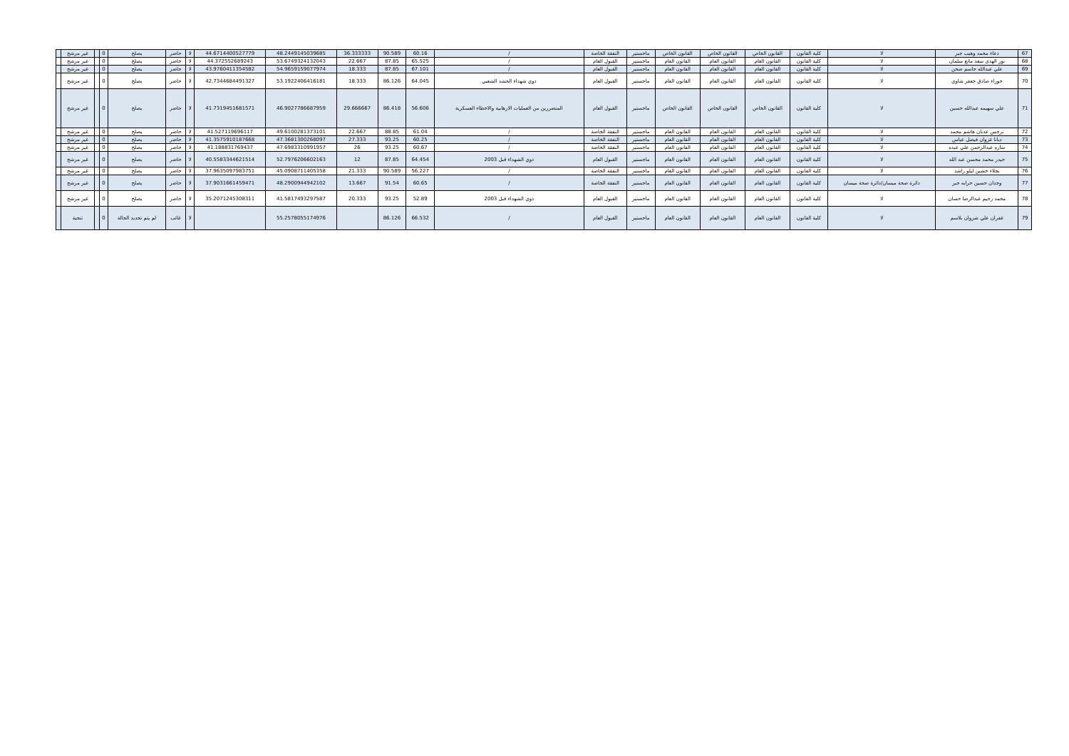| 67 | دعاء محمد وهيب جبر | لا | كلية القانون | القانون الخاص | القانون الخاص | القانون الخاص | ماجستير | النفقة الخاصة | / | 60.16 | 90.589 | 36.333333 | 48.2449145039685 | 44.6714400527779 | لا | حاضر | يصلح | 0 | | غير مرشح | |
| 68 | نور الهدى سعد مانع سلمان | لا | كلية القانون | القانون العام | القانون العام | القانون العام | ماجستير | القبول العام | / | 65.525 | 87.85 | 22.667 | 53.6749324132043 | 44.372552689243 | لا | حاضر | يصلح | 0 | | غير مرشح | |
| 69 | علي عبدالله جاسم صحن | لا | كلية القانون | القانون العام | القانون العام | القانون العام | ماجستير | القبول العام | / | 67.101 | 87.85 | 18.333 | 54.9659159077974 | 43.9760411354582 | لا | حاضر | يصلح | 0 | | غير مرشح | |
| 70 | حوراء صادق جعفر شاوي | لا | كلية القانون | القانون العام | القانون العام | القانون العام | ماجستير | القبول العام | ذوي شهداء الحشد الشعبي | 64.045 | 86.126 | 18.333 | 53.1922406416181 | 42.7344684491327 | لا | حاضر | يصلح | 0 | | غير مرشح | |
| 71 | علي سهيمه عبدالله حسين | لا | كلية القانون | القانون الخاص | القانون الخاص | القانون الخاص | ماجستير | القبول العام | المتضررين من العمليات الارهابية والاخطاء العسكرية | 56.606 | 86.418 | 29.666667 | 46.9027786687959 | 41.7319451681571 | لا | حاضر | يصلح | 0 | | غير مرشح | |
| 72 | نرجس عدنان هاشم محمد | لا | كلية القانون | القانون العام | القانون العام | القانون العام | ماجستير | النفقة الخاصة | / | 61.04 | 88.85 | 22.667 | 49.6100281373101 | 41.527119696117 | لا | حاضر | يصلح | 0 | | غير مرشح | |
| 73 | ديانا غزوان فيصل عباس | لا | كلية القانون | القانون العام | القانون العام | القانون العام | ماجستير | النفقة الخاصة | / | 60.25 | 93.25 | 27.333 | 47.3681300268097 | 41.3575910187668 | لا | حاضر | يصلح | 0 | | غير مرشح | |
| 74 | ساره عبدالرحمن علي عبده | لا | كلية القانون | القانون العام | القانون العام | القانون العام | ماجستير | النفقة الخاصة | / | 60.67 | 93.25 | 26 | 47.6983310991957 | 41.188831769437 | لا | حاضر | يصلح | 0 | | غير مرشح | |
| 75 | حيدر محمد محسن عبد الله | لا | كلية القانون | القانون العام | القانون العام | القانون العام | ماجستير | القبول العام | ذوي الشهداء قبل 2003 | 64.454 | 87.85 | 12 | 52.7976206602163 | 40.5583344621514 | لا | حاضر | يصلح | 0 | | غير مرشح | |
| 76 | نجلاء خشين ليلو راشد | لا | كلية القانون | القانون العام | القانون العام | القانون العام | ماجستير | النفقة الخاصة | / | 56.227 | 90.589 | 21.333 | 45.0908711405358 | 37.9635097983751 | لا | حاضر | يصلح | 0 | | غير مرشح | |
| 77 | وجدان حسين حرابه جبر | دائرة صحة ميسان/دائرة صحة ميسان | كلية القانون | القانون العام | القانون العام | القانون العام | ماجستير | النفقة الخاصة | / | 60.65 | 91.54 | 13.667 | 48.2900944942102 | 37.9031661459471 | لا | حاضر | يصلح | 0 | | غير مرشح | |
| 78 | محمد رحيم عبدالرضا حسان | لا | كلية القانون | القانون العام | القانون العام | القانون العام | ماجستير | القبول العام | ذوي الشهداء قبل 2003 | 52.89 | 93.25 | 20.333 | 41.5817493297587 | 35.2071245308311 | لا | حاضر | يصلح | 0 | | غير مرشح | |
| 79 | غفران علي شروان بلاسم | لا | كلية القانون | القانون العام | القانون العام | القانون العام | ماجستير | القبول العام | / | 66.532 | 86.126 | | 55.2578055174976 | | لا | غائب | لم يتم تحديد الحالة | 0 | | تنحية | |